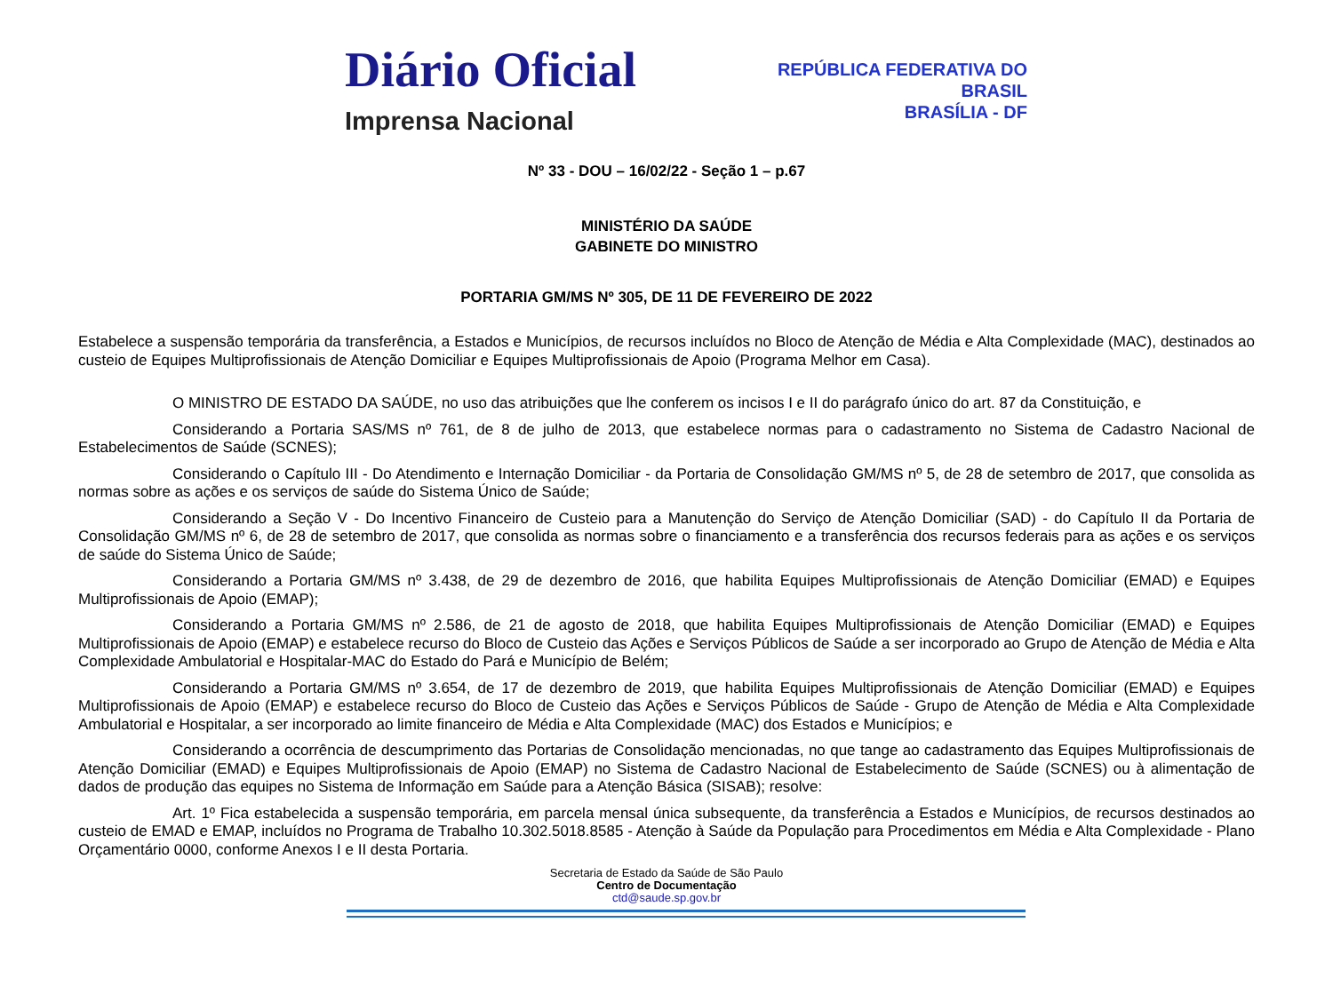Diário Oficial
Imprensa Nacional
REPÚBLICA FEDERATIVA DO
BRASIL
BRASÍLIA - DF
Nº 33 - DOU – 16/02/22 - Seção 1 – p.67
MINISTÉRIO DA SAÚDE
GABINETE DO MINISTRO
PORTARIA GM/MS Nº 305, DE 11 DE FEVEREIRO DE 2022
Estabelece a suspensão temporária da transferência, a Estados e Municípios, de recursos incluídos no Bloco de Atenção de Média e Alta Complexidade (MAC), destinados ao custeio de Equipes Multiprofissionais de Atenção Domiciliar e Equipes Multiprofissionais de Apoio (Programa Melhor em Casa).
O MINISTRO DE ESTADO DA SAÚDE, no uso das atribuições que lhe conferem os incisos I e II do parágrafo único do art. 87 da Constituição, e
Considerando a Portaria SAS/MS nº 761, de 8 de julho de 2013, que estabelece normas para o cadastramento no Sistema de Cadastro Nacional de Estabelecimentos de Saúde (SCNES);
Considerando o Capítulo III - Do Atendimento e Internação Domiciliar - da Portaria de Consolidação GM/MS nº 5, de 28 de setembro de 2017, que consolida as normas sobre as ações e os serviços de saúde do Sistema Único de Saúde;
Considerando a Seção V - Do Incentivo Financeiro de Custeio para a Manutenção do Serviço de Atenção Domiciliar (SAD) - do Capítulo II da Portaria de Consolidação GM/MS nº 6, de 28 de setembro de 2017, que consolida as normas sobre o financiamento e a transferência dos recursos federais para as ações e os serviços de saúde do Sistema Único de Saúde;
Considerando a Portaria GM/MS nº 3.438, de 29 de dezembro de 2016, que habilita Equipes Multiprofissionais de Atenção Domiciliar (EMAD) e Equipes Multiprofissionais de Apoio (EMAP);
Considerando a Portaria GM/MS nº 2.586, de 21 de agosto de 2018, que habilita Equipes Multiprofissionais de Atenção Domiciliar (EMAD) e Equipes Multiprofissionais de Apoio (EMAP) e estabelece recurso do Bloco de Custeio das Ações e Serviços Públicos de Saúde a ser incorporado ao Grupo de Atenção de Média e Alta Complexidade Ambulatorial e Hospitalar-MAC do Estado do Pará e Município de Belém;
Considerando a Portaria GM/MS nº 3.654, de 17 de dezembro de 2019, que habilita Equipes Multiprofissionais de Atenção Domiciliar (EMAD) e Equipes Multiprofissionais de Apoio (EMAP) e estabelece recurso do Bloco de Custeio das Ações e Serviços Públicos de Saúde - Grupo de Atenção de Média e Alta Complexidade Ambulatorial e Hospitalar, a ser incorporado ao limite financeiro de Média e Alta Complexidade (MAC) dos Estados e Municípios; e
Considerando a ocorrência de descumprimento das Portarias de Consolidação mencionadas, no que tange ao cadastramento das Equipes Multiprofissionais de Atenção Domiciliar (EMAD) e Equipes Multiprofissionais de Apoio (EMAP) no Sistema de Cadastro Nacional de Estabelecimento de Saúde (SCNES) ou à alimentação de dados de produção das equipes no Sistema de Informação em Saúde para a Atenção Básica (SISAB); resolve:
Art. 1º Fica estabelecida a suspensão temporária, em parcela mensal única subsequente, da transferência a Estados e Municípios, de recursos destinados ao custeio de EMAD e EMAP, incluídos no Programa de Trabalho 10.302.5018.8585 - Atenção à Saúde da População para Procedimentos em Média e Alta Complexidade - Plano Orçamentário 0000, conforme Anexos I e II desta Portaria.
Secretaria de Estado da Saúde de São Paulo
Centro de Documentação
ctd@saude.sp.gov.br